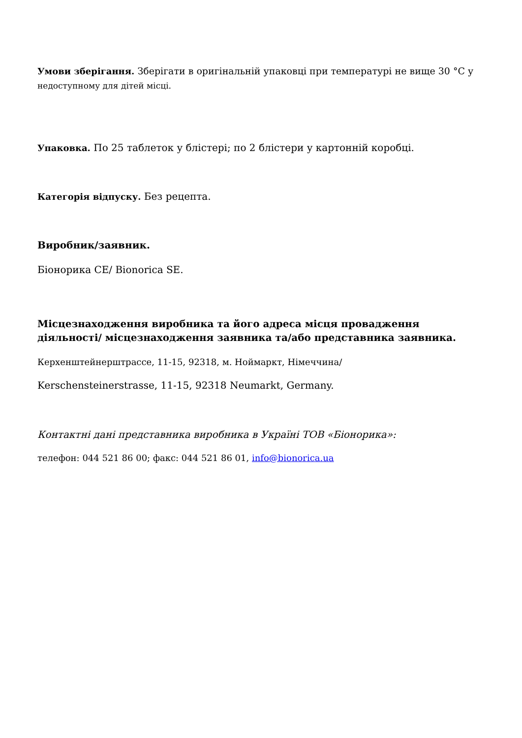Умови зберігання. Зберігати в оригінальній упаковці при температурі не вище 30 °C у недоступному для дітей місці.
Упаковка. По 25 таблеток у блістері; по 2 блістери у картонній коробці.
Категорія відпуску. Без рецепта.
Виробник/заявник.
Біонорика СЕ/ Bionorica SE.
Місцезнаходження виробника та його адреса місця провадження діяльності/ місцезнаходження заявника та/або представника заявника.
Керхенштейнерштрассе, 11-15, 92318, м. Ноймаркт, Німеччина/
Kerschensteinerstrasse, 11-15, 92318 Neumarkt, Germany.
Контактні дані представника виробника в Україні ТОВ «Біонорика»:
телефон: 044 521 86 00; факс: 044 521 86 01, info@bionorica.ua